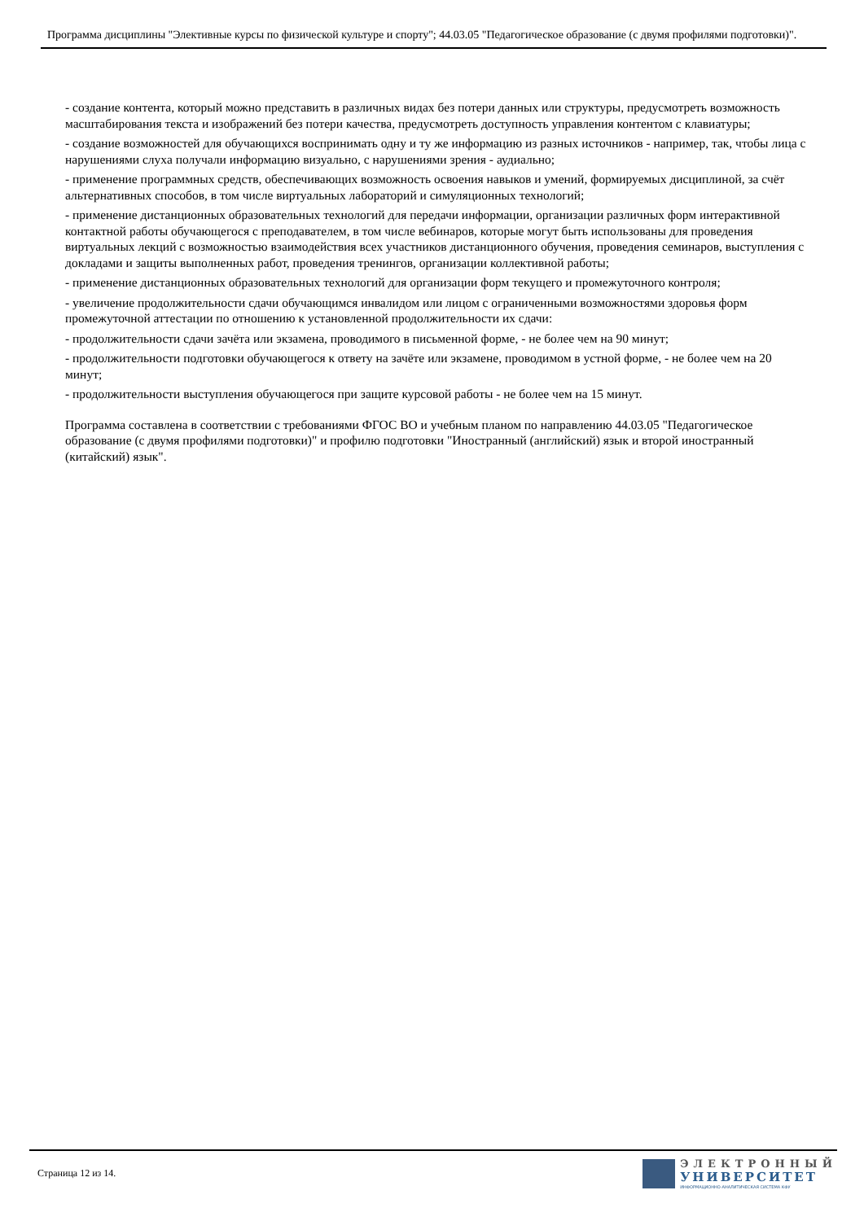Программа дисциплины "Элективные курсы по физической культуре и спорту"; 44.03.05 "Педагогическое образование (с двумя профилями подготовки)".
- создание контента, который можно представить в различных видах без потери данных или структуры, предусмотреть возможность масштабирования текста и изображений без потери качества, предусмотреть доступность управления контентом с клавиатуры;
- создание возможностей для обучающихся воспринимать одну и ту же информацию из разных источников - например, так, чтобы лица с нарушениями слуха получали информацию визуально, с нарушениями зрения - аудиально;
- применение программных средств, обеспечивающих возможность освоения навыков и умений, формируемых дисциплиной, за счёт альтернативных способов, в том числе виртуальных лабораторий и симуляционных технологий;
- применение дистанционных образовательных технологий для передачи информации, организации различных форм интерактивной контактной работы обучающегося с преподавателем, в том числе вебинаров, которые могут быть использованы для проведения виртуальных лекций с возможностью взаимодействия всех участников дистанционного обучения, проведения семинаров, выступления с докладами и защиты выполненных работ, проведения тренингов, организации коллективной работы;
- применение дистанционных образовательных технологий для организации форм текущего и промежуточного контроля;
- увеличение продолжительности сдачи обучающимся инвалидом или лицом с ограниченными возможностями здоровья форм промежуточной аттестации по отношению к установленной продолжительности их сдачи:
- продолжительности сдачи зачёта или экзамена, проводимого в письменной форме, - не более чем на 90 минут;
- продолжительности подготовки обучающегося к ответу на зачёте или экзамене, проводимом в устной форме, - не более чем на 20 минут;
- продолжительности выступления обучающегося при защите курсовой работы - не более чем на 15 минут.
Программа составлена в соответствии с требованиями ФГОС ВО и учебным планом по направлению 44.03.05 "Педагогическое образование (с двумя профилями подготовки)" и профилю подготовки "Иностранный (английский) язык и второй иностранный (китайский) язык".
Страница 12 из 14.
ЭЛЕКТРОННЫЙ
УНИВЕРСИТЕТ
ИНФОРМАЦИОННО-АНАЛИТИЧЕСКАЯ СИСТЕМА КФУ